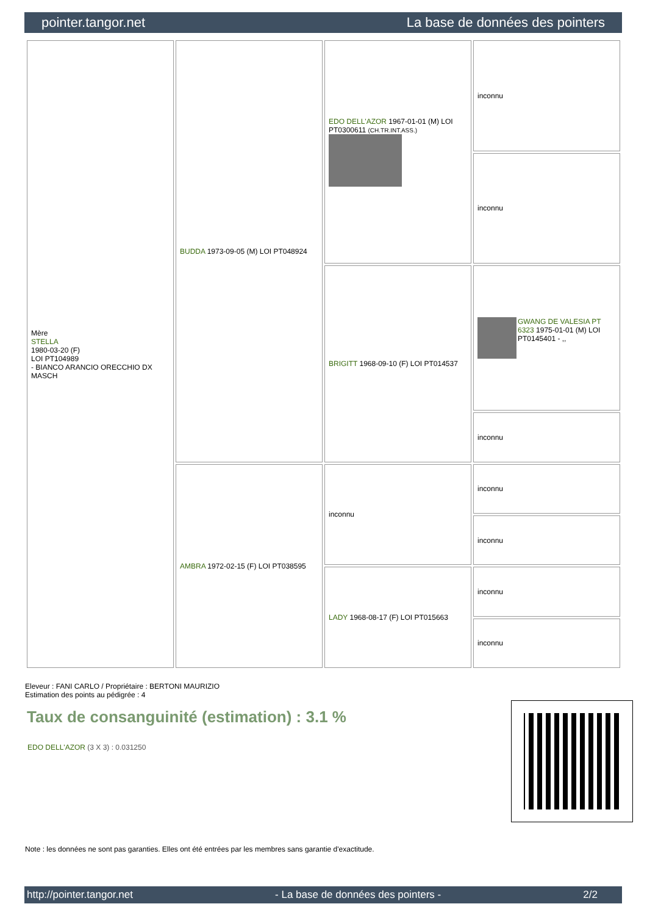pointer.tangor.net La base de données des pointers
| Mère STELLA 1980-03-20 (F) LOI PT104989 - BIANCO ARANCIO ORECCHIO DX MASCH | BUDDA 1973-09-05 (M) LOI PT048924 | EDO DELL'AZOR 1967-01-01 (M) LOI PT0300611 (CH.TR.INT.ASS.) | inconnu |
| | | | inconnu |
| | | BRIGITT 1968-09-10 (F) LOI PT014537 | GWANG DE VALESIA PT 6323 1975-01-01 (M) LOI PT0145401 - ,, |
| | | | inconnu |
| | AMBRA 1972-02-15 (F) LOI PT038595 | inconnu | inconnu |
| | | | inconnu |
| | | LADY 1968-08-17 (F) LOI PT015663 | inconnu |
| | | | inconnu |
Eleveur : FANI CARLO / Propriétaire : BERTONI MAURIZIO
Estimation des points au pédigrée : 4
Taux de consanguinité (estimation) : 3.1 %
EDO DELL'AZOR (3 X 3) : 0.031250
Note : les données ne sont pas garanties. Elles ont été entrées par les membres sans garantie d'exactitude.
http://pointer.tangor.net - La base de données des pointers - 2/2